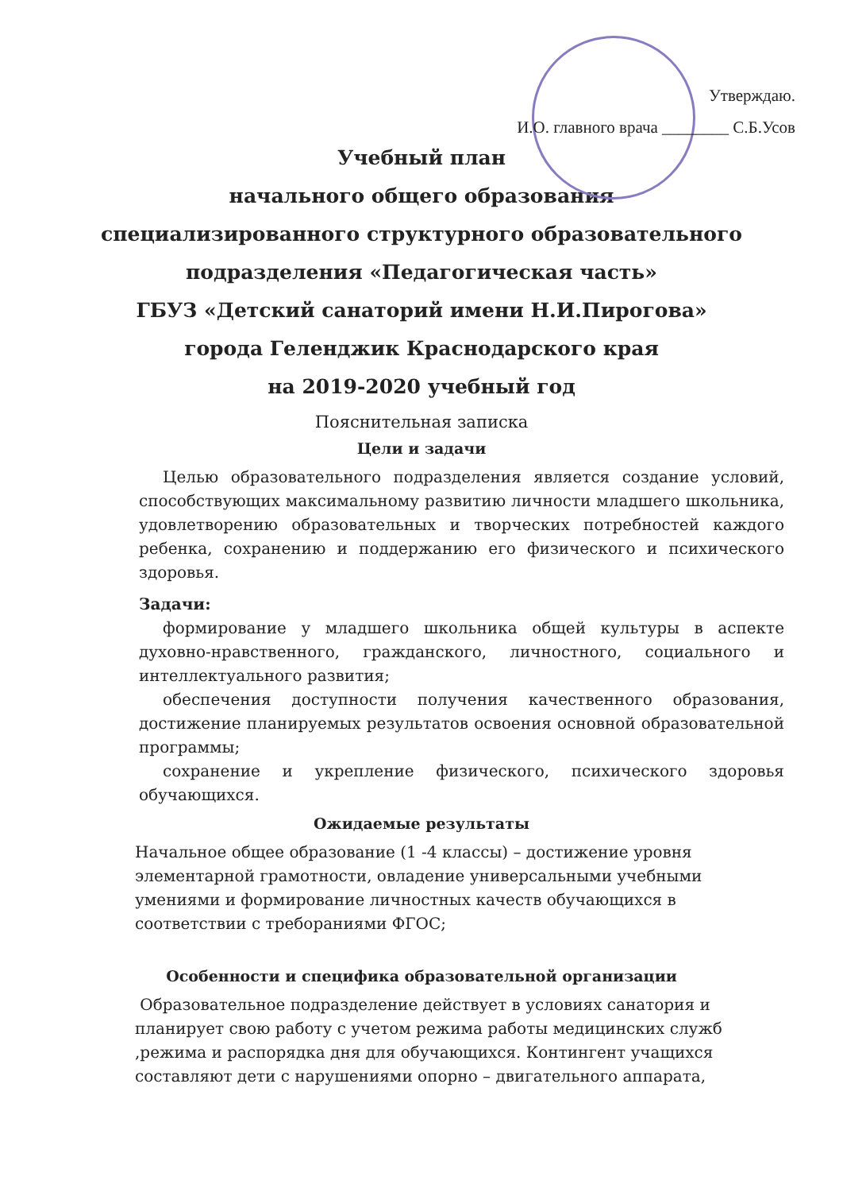Утверждаю.
И.О. главного врача ________ С.Б.Усов
Учебный план
начального общего образования
специализированного структурного образовательного
подразделения «Педагогическая часть»
ГБУЗ «Детский санаторий имени Н.И.Пирогова»
города Геленджик Краснодарского края
на 2019-2020 учебный год
Пояснительная записка
Цели и задачи
Целью образовательного подразделения является создание условий, способствующих максимальному развитию личности младшего школьника, удовлетворению образовательных и творческих потребностей каждого ребенка, сохранению и поддержанию его физического и психического здоровья.
Задачи:
формирование у младшего школьника общей культуры в аспекте духовно-нравственного, гражданского, личностного, социального и интеллектуального развития;
обеспечения доступности получения качественного образования, достижение планируемых результатов освоения основной образовательной программы;
сохранение и укрепление физического, психического здоровья обучающихся.
Ожидаемые результаты
Начальное общее образование (1 -4 классы) – достижение уровня элементарной грамотности, овладение универсальными учебными умениями и формирование личностных качеств обучающихся в соответствии с треборaниями ФГОС;
Особенности и специфика образовательной организации
Образовательное подразделение действует в условиях санатория и планирует свою работу с учетом режима работы медицинских служб ,режима и распорядка дня для обучающихся. Контингент учащихся составляют дети с нарушениями опорно – двигательного аппарата,